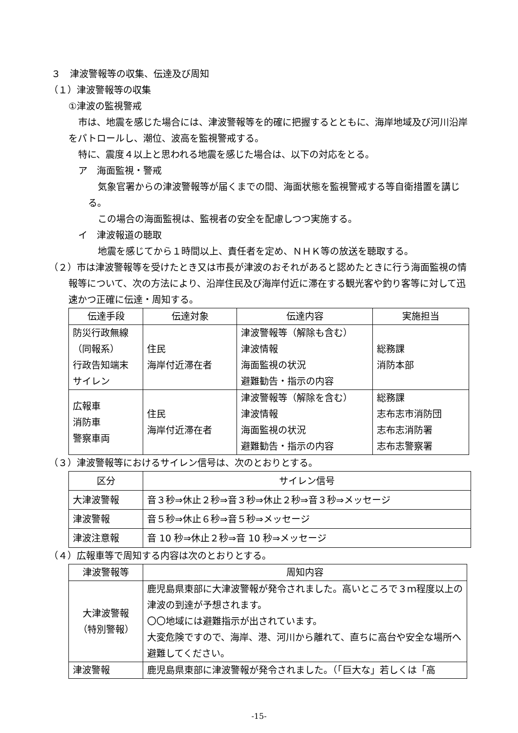３　津波警報等の収集、伝達及び周知
（１）津波警報等の収集
①津波の監視警戒
市は、地震を感じた場合には、津波警報等を的確に把握するとともに、海岸地域及び河川沿岸をパトロールし、潮位、波高を監視警戒する。
特に、震度４以上と思われる地震を感じた場合は、以下の対応をとる。
ア　海面監視・警戒
気象官署からの津波警報等が届くまでの間、海面状態を監視警戒する等自衛措置を講じる。
この場合の海面監視は、監視者の安全を配慮しつつ実施する。
イ　津波報道の聴取
地震を感じてから１時間以上、責任者を定め、ＮＨＫ等の放送を聴取する。
（２）市は津波警報等を受けたとき又は市長が津波のおそれがあると認めたときに行う海面監視の情報等について、次の方法により、沿岸住民及び海岸付近に滞在する観光客や釣り客等に対して迅速かつ正確に伝達・周知する。
| 伝達手段 | 伝達対象 | 伝達内容 | 実施担当 |
| --- | --- | --- | --- |
| 防災行政無線 （同報系） 行政告知端末 サイレン | 住民 海岸付近滞在者 | 津波警報等（解除も含む） 津波情報 海面監視の状況 避難勧告・指示の内容 | 総務課 消防本部 |
| 広報車 消防車 警察車両 | 住民 海岸付近滞在者 | 津波警報等（解除を含む） 津波情報 海面監視の状況 避難勧告・指示の内容 | 総務課 志布志市消防団 志布志消防署 志布志警察署 |
（３）津波警報等におけるサイレン信号は、次のとおりとする。
| 区分 | サイレン信号 |
| --- | --- |
| 大津波警報 | 音３秒⇒休止２秒⇒音３秒⇒休止２秒⇒音３秒⇒メッセージ |
| 津波警報 | 音５秒⇒休止６秒⇒音５秒⇒メッセージ |
| 津波注意報 | 音 10 秒⇒休止２秒⇒音 10 秒⇒メッセージ |
（４）広報車等で周知する内容は次のとおりとする。
| 津波警報等 | 周知内容 |
| --- | --- |
| 大津波警報 （特別警報） | 鹿児島県東部に大津波警報が発令されました。高いところで３ｍ程度以上の津波の到達が予想されます。 〇〇地域には避難指示が出されています。 大変危険ですので、海岸、港、河川から離れて、直ちに高台や安全な場所へ避難してください。 |
| 津波警報 | 鹿児島県東部に津波警報が発令されました。（「巨大な」若しくは「高 |
-15-